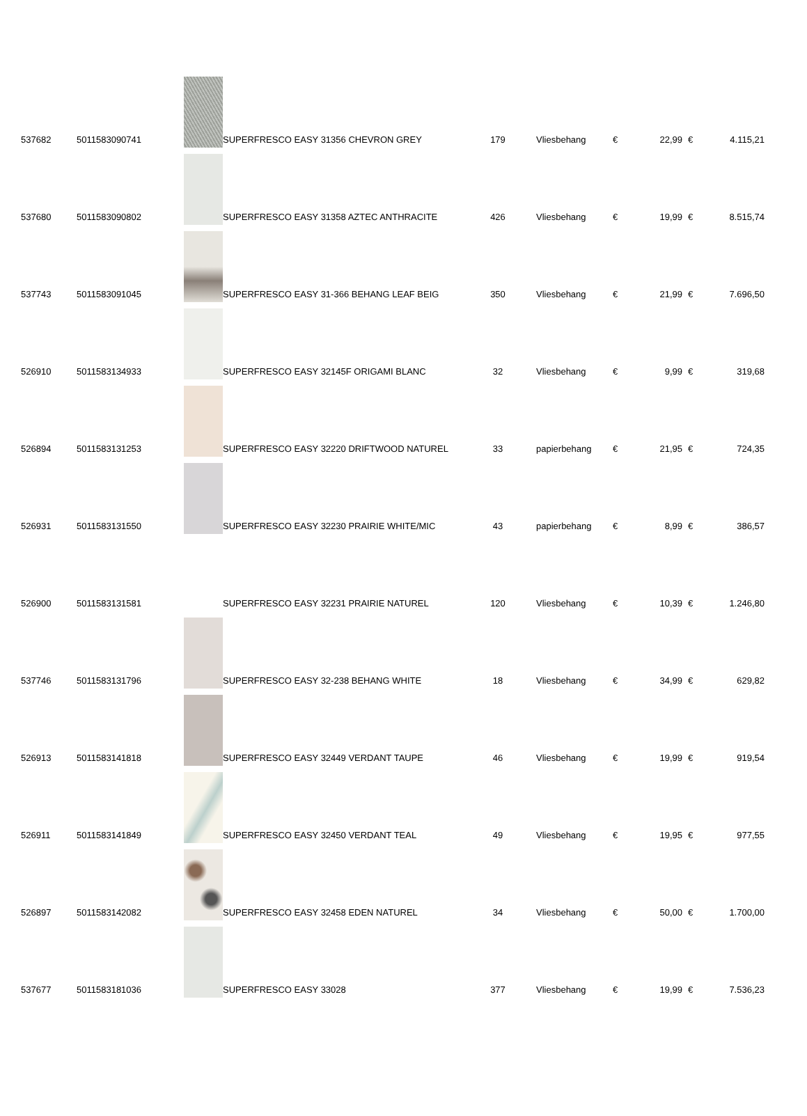| 537682 | 5011583090741 | | SUPERFRESCO EASY 31356 CHEVRON GREY | 179 | Vliesbehang | € | 22,99 | € | 4.115,21 |
| 537680 | 5011583090802 | | SUPERFRESCO EASY 31358 AZTEC ANTHRACITE | 426 | Vliesbehang | € | 19,99 | € | 8.515,74 |
| 537743 | 5011583091045 | | SUPERFRESCO EASY 31-366 BEHANG LEAF BEIG | 350 | Vliesbehang | € | 21,99 | € | 7.696,50 |
| 526910 | 5011583134933 | | SUPERFRESCO EASY 32145F ORIGAMI BLANC | 32 | Vliesbehang | € | 9,99 | € | 319,68 |
| 526894 | 5011583131253 | | SUPERFRESCO EASY 32220 DRIFTWOOD NATUREL | 33 | papierbehang | € | 21,95 | € | 724,35 |
| 526931 | 5011583131550 | | SUPERFRESCO EASY 32230 PRAIRIE WHITE/MIC | 43 | papierbehang | € | 8,99 | € | 386,57 |
| 526900 | 5011583131581 | | SUPERFRESCO EASY 32231 PRAIRIE NATUREL | 120 | Vliesbehang | € | 10,39 | € | 1.246,80 |
| 537746 | 5011583131796 | | SUPERFRESCO EASY 32-238 BEHANG WHITE | 18 | Vliesbehang | € | 34,99 | € | 629,82 |
| 526913 | 5011583141818 | | SUPERFRESCO EASY 32449 VERDANT TAUPE | 46 | Vliesbehang | € | 19,99 | € | 919,54 |
| 526911 | 5011583141849 | | SUPERFRESCO EASY 32450 VERDANT TEAL | 49 | Vliesbehang | € | 19,95 | € | 977,55 |
| 526897 | 5011583142082 | | SUPERFRESCO EASY 32458 EDEN NATUREL | 34 | Vliesbehang | € | 50,00 | € | 1.700,00 |
| 537677 | 5011583181036 | | SUPERFRESCO EASY 33028 | 377 | Vliesbehang | € | 19,99 | € | 7.536,23 |